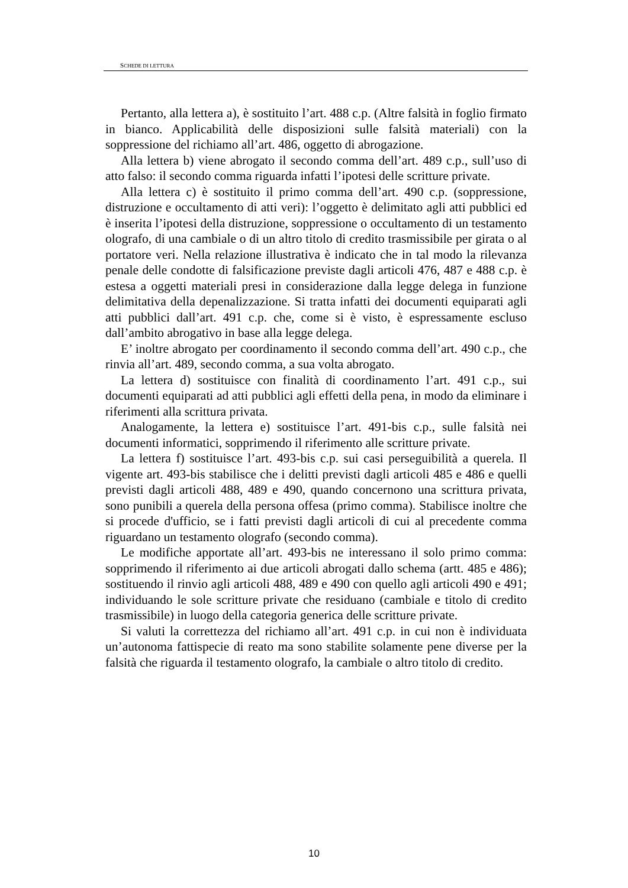SCHEDE DI LETTURA
Pertanto, alla lettera a), è sostituito l’art. 488 c.p. (Altre falsità in foglio firmato in bianco. Applicabilità delle disposizioni sulle falsità materiali) con la soppressione del richiamo all’art. 486, oggetto di abrogazione.
Alla lettera b) viene abrogato il secondo comma dell’art. 489 c.p., sull’uso di atto falso: il secondo comma riguarda infatti l’ipotesi delle scritture private.
Alla lettera c) è sostituito il primo comma dell’art. 490 c.p. (soppressione, distruzione e occultamento di atti veri): l’oggetto è delimitato agli atti pubblici ed è inserita l’ipotesi della distruzione, soppressione o occultamento di un testamento olografo, di una cambiale o di un altro titolo di credito trasmissibile per girata o al portatore veri. Nella relazione illustrativa è indicato che in tal modo la rilevanza penale delle condotte di falsificazione previste dagli articoli 476, 487 e 488 c.p. è estesa a oggetti materiali presi in considerazione dalla legge delega in funzione delimitativa della depenalizzazione. Si tratta infatti dei documenti equiparati agli atti pubblici dall’art. 491 c.p. che, come si è visto, è espressamente escluso dall’ambito abrogativo in base alla legge delega.
E’ inoltre abrogato per coordinamento il secondo comma dell’art. 490 c.p., che rinvia all’art. 489, secondo comma, a sua volta abrogato.
La lettera d) sostituisce con finalità di coordinamento l’art. 491 c.p., sui documenti equiparati ad atti pubblici agli effetti della pena, in modo da eliminare i riferimenti alla scrittura privata.
Analogamente, la lettera e) sostituisce l’art. 491-bis c.p., sulle falsità nei documenti informatici, sopprimendo il riferimento alle scritture private.
La lettera f) sostituisce l’art. 493-bis c.p. sui casi perseguibilità a querela. Il vigente art. 493-bis stabilisce che i delitti previsti dagli articoli 485 e 486 e quelli previsti dagli articoli 488, 489 e 490, quando concernono una scrittura privata, sono punibili a querela della persona offesa (primo comma). Stabilisce inoltre che si procede d'ufficio, se i fatti previsti dagli articoli di cui al precedente comma riguardano un testamento olografo (secondo comma).
Le modifiche apportate all’art. 493-bis ne interessano il solo primo comma: sopprimendo il riferimento ai due articoli abrogati dallo schema (artt. 485 e 486); sostituendo il rinvio agli articoli 488, 489 e 490 con quello agli articoli 490 e 491; individuando le sole scritture private che residuano (cambiale e titolo di credito trasmissibile) in luogo della categoria generica delle scritture private.
Si valuti la correttezza del richiamo all’art. 491 c.p. in cui non è individuata un’autonoma fattispecie di reato ma sono stabilite solamente pene diverse per la falsità che riguarda il testamento olografo, la cambiale o altro titolo di credito.
10